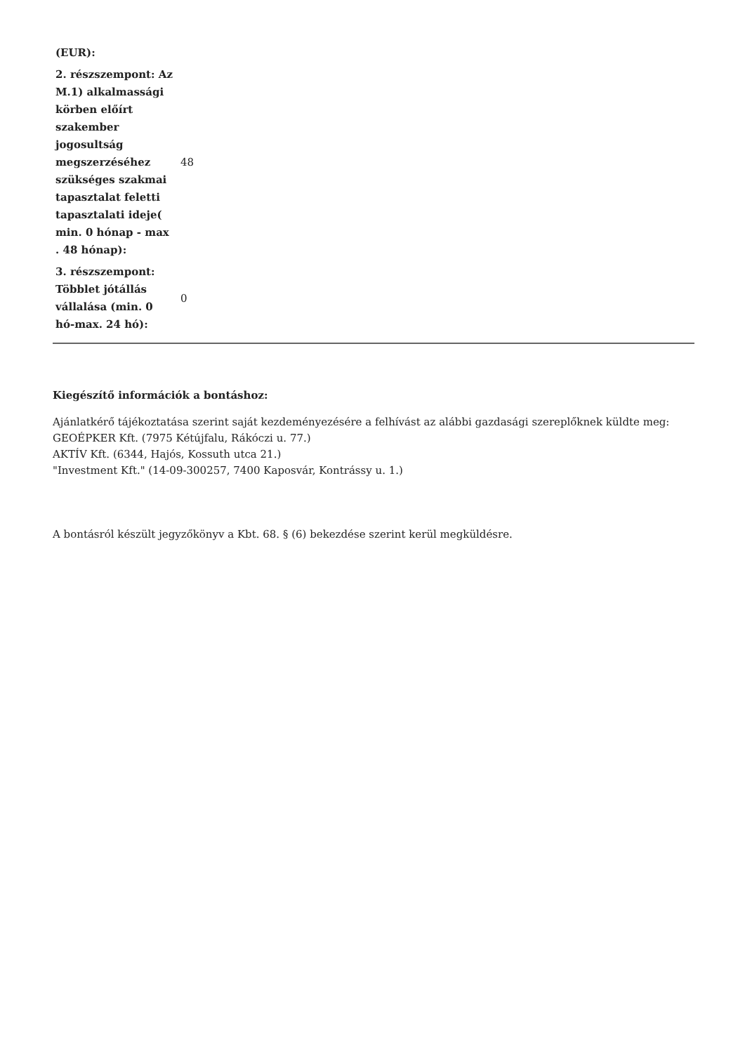| (EUR): | |
| 2. részszempont: Az M.1) alkalmassági körben előírt szakember jogosultság megszerzéséhez szükséges szakmai tapasztalat feletti tapasztalati ideje( min. 0 hónap - max . 48 hónap): | 48 |
| 3. részszempont: Többlet jótállás vállalása (min. 0 hó-max. 24 hó): | 0 |
Kiegészítő információk a bontáshoz:
Ajánlatkérő tájékoztatása szerint saját kezdeményezésére a felhívást az alábbi gazdasági szereplőknek küldte meg:
GEOÉPKER Kft. (7975 Kétújfalu, Rákóczi u. 77.)
AKTÍV Kft. (6344, Hajós, Kossuth utca 21.)
"Investment Kft." (14-09-300257, 7400 Kaposvár, Kontrássy u. 1.)
A bontásról készült jegyzőkönyv a Kbt. 68. § (6) bekezdése szerint kerül megküldésre.